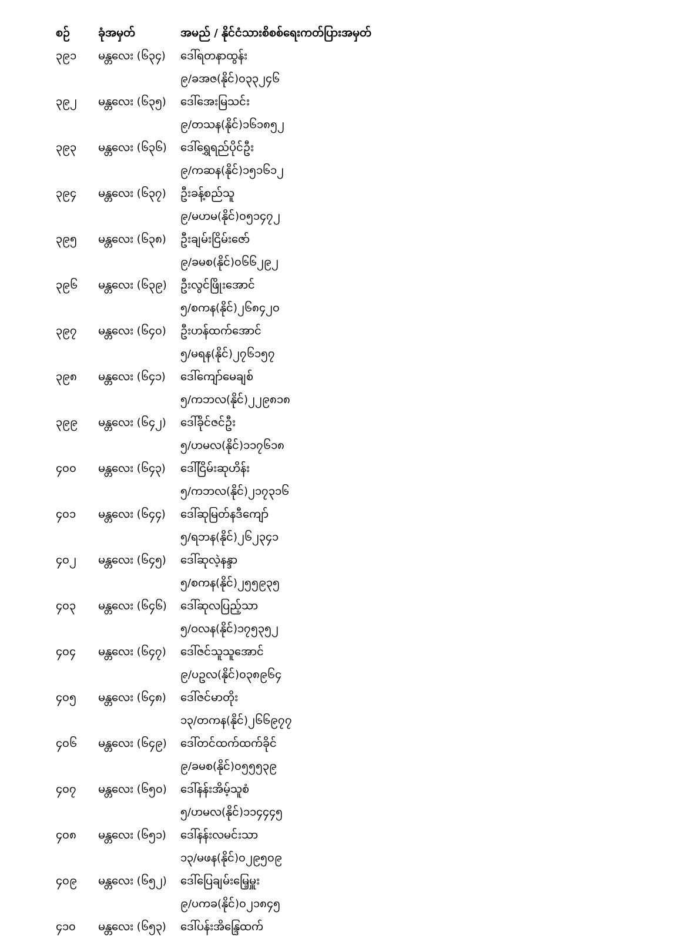| စဉ် | ခုံအမှတ် | အမည် / နိုင်ငံသားစိစစ်ရေးကတ်ပြားအမှတ် |
| --- | --- | --- |
| ၃၉၁ | မန္တလေး (၆၃၄) | ဒေါ်ရတနာထွန်း |
| | | ၉/ခအဇ(နိုင်)၀၃၃၂၄၆ |
| ၃၉၂ | မန္တလေး (၆၃၅) | ဒေါ်အေးမြသင်း |
| | | ၉/တသန(နိုင်)၁၆၁၈၅၂ |
| ၃၉၃ | မန္တလေး (၆၃၆) | ဒေါ်ရွှေရည်ပိုင်ဦး |
| | | ၉/ကဆန(နိုင်)၁၅၁၆၁၂ |
| ၃၉၄ | မန္တလေး (၆၃၇) | ဦးခန့်စည်သူ |
| | | ၉/မဟမ(နိုင်)၀၅၁၄၇၂ |
| ၃၉၅ | မန္တလေး (၆၃၈) | ဦးချမ်းငြိမ်းဇော် |
| | | ၉/ခမစ(နိုင်)၀၆၆၂၉၂ |
| ၃၉၆ | မန္တလေး (၆၃၉) | ဦးလွင်ဖြိုးအောင် |
| | | ၅/စကန(နိုင်)၂၆၈၄၂၀ |
| ၃၉၇ | မန္တလေး (၆၄၀) | ဦးဟန်ထက်အောင် |
| | | ၅/မရန(နိုင်)၂၇၆၁၅၇ |
| ၃၉၈ | မန္တလေး (၆၄၁) | ဒေါ်ကျော်မေချစ် |
| | | ၅/ကဘလ(နိုင်)၂၂၉၈၁၈ |
| ၃၉၉ | မန္တလေး (၆၄၂) | ဒေါ်ခိုင်ဇင်ဦး |
| | | ၅/ဟမလ(နိုင်)၁၁၇၆၁၈ |
| ၄၀၀ | မန္တလေး (၆၄၃) | ဒေါ်ငြိမ်းဆုဟိန်း |
| | | ၅/ကဘလ(နိုင်)၂၁၇၃၁၆ |
| ၄၀၁ | မန္တလေး (၆၄၄) | ဒေါ်ဆုမြတ်နဒီကျော် |
| | | ၅/ရဘန(နိုင်)၂၆၂၃၄၁ |
| ၄၀၂ | မန္တလေး (၆၄၅) | ဒေါ်ဆုလဲ့နန္ဒာ |
| | | ၅/စကန(နိုင်)၂၅၅၉၃၅ |
| ၄၀၃ | မန္တလေး (၆၄၆) | ဒေါ်ဆုလပြည့်သာ |
| | | ၅/ဝလန(နိုင်)၁၇၅၃၅၂ |
| ၄၀၄ | မန္တလေး (၆၄၇) | ဒေါ်ဇင်သူသူအောင် |
| | | ၉/ပဥလ(နိုင်)၀၃၈၉၆၄ |
| ၄၀၅ | မန္တလေး (၆၄၈) | ဒေါ်ဇင်မာတိုး |
| | | ၁၃/တကန(နိုင်)၂၆၆၉၇၇ |
| ၄၀၆ | မန္တလေး (၆၄၉) | ဒေါ်တင်ထက်ထက်ခိုင် |
| | | ၉/ခမစ(နိုင်)၀၅၅၅၃၉ |
| ၄၀၇ | မန္တလေး (၆၅၀) | ဒေါ်နန်းအိမ့်သူစံ |
| | | ၅/ဟမလ(နိုင်)၁၁၄၄၄၅ |
| ၄၀၈ | မန္တလေး (၆၅၁) | ဒေါ်နန်းလမင်းသာ |
| | | ၁၃/မဖန(နိုင်)၀၂၉၅၀၉ |
| ၄၀၉ | မန္တလေး (၆၅၂) | ဒေါ်ပြေချမ်းမြေ့မှူး |
| | | ၉/ပကခ(နိုင်)၀၂၁၈၄၅ |
| ၄၁၀ | မန္တလေး (၆၅၃) | ဒေါ်ပန်းအိန္ဒြေထက် |